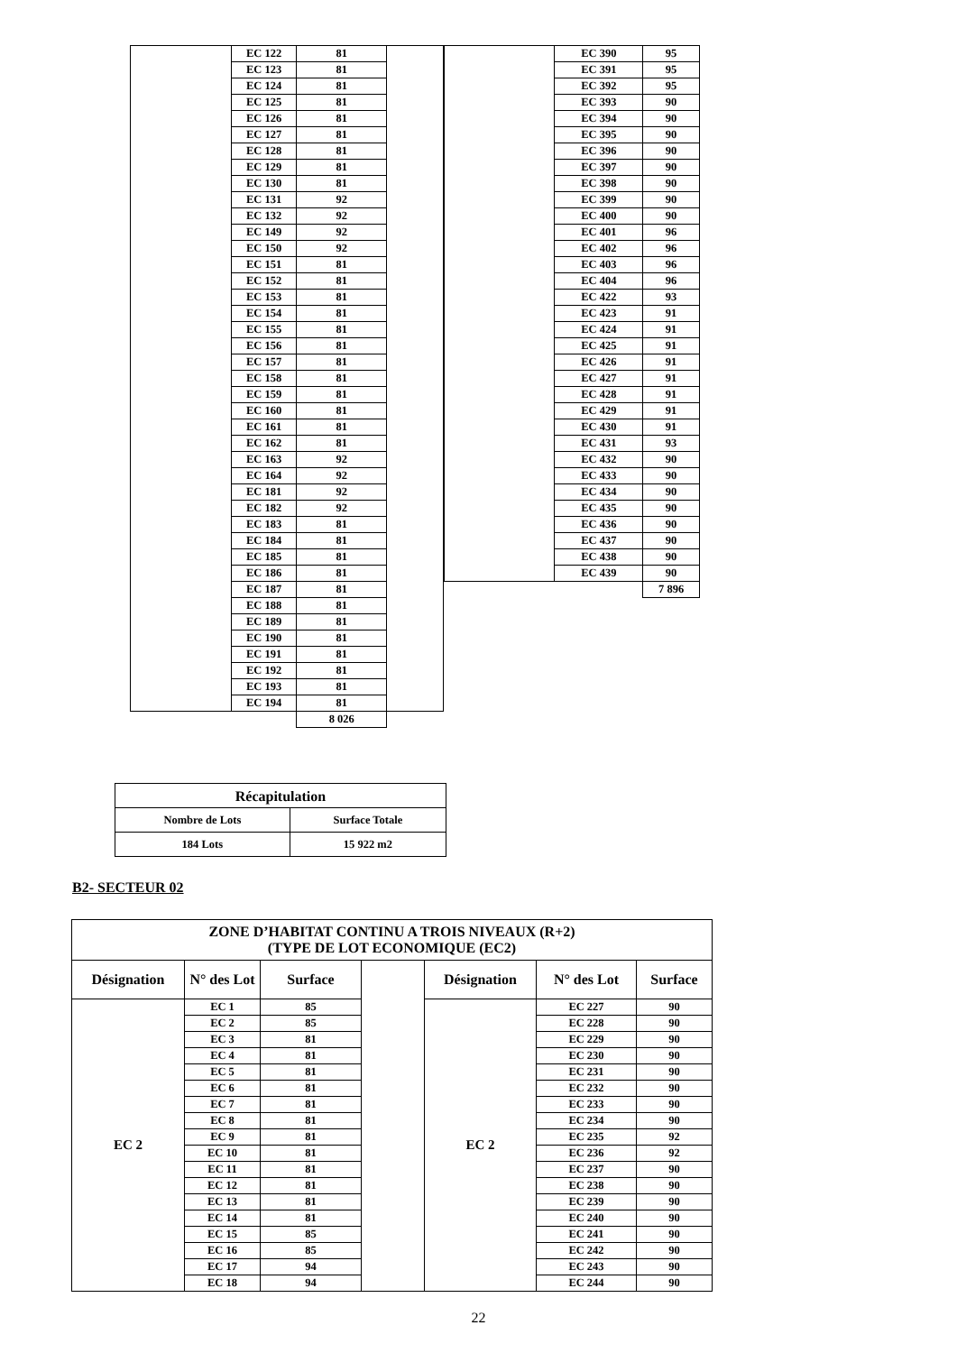| | EC 122 | 81 | |
| | EC 123 | 81 | |
| | EC 124 | 81 | |
| | EC 125 | 81 | |
| | EC 126 | 81 | |
| | EC 127 | 81 | |
| | EC 128 | 81 | |
| | EC 129 | 81 | |
| | EC 130 | 81 | |
| | EC 131 | 92 | |
| | EC 132 | 92 | |
| | EC 149 | 92 | |
| | EC 150 | 92 | |
| | EC 151 | 81 | |
| | EC 152 | 81 | |
| | EC 153 | 81 | |
| | EC 154 | 81 | |
| | EC 155 | 81 | |
| | EC 156 | 81 | |
| | EC 157 | 81 | |
| | EC 158 | 81 | |
| | EC 159 | 81 | |
| | EC 160 | 81 | |
| | EC 161 | 81 | |
| | EC 162 | 81 | |
| | EC 163 | 92 | |
| | EC 164 | 92 | |
| | EC 181 | 92 | |
| | EC 182 | 92 | |
| | EC 183 | 81 | |
| | EC 184 | 81 | |
| | EC 185 | 81 | |
| | EC 186 | 81 | |
| | EC 187 | 81 | |
| | EC 188 | 81 | |
| | EC 189 | 81 | |
| | EC 190 | 81 | |
| | EC 191 | 81 | |
| | EC 192 | 81 | |
| | EC 193 | 81 | |
| | EC 194 | 81 | |
| | | 8 026 | |
| | EC 390 | 95 |
| | EC 391 | 95 |
| | EC 392 | 95 |
| | EC 393 | 90 |
| | EC 394 | 90 |
| | EC 395 | 90 |
| | EC 396 | 90 |
| | EC 397 | 90 |
| | EC 398 | 90 |
| | EC 399 | 90 |
| | EC 400 | 90 |
| | EC 401 | 96 |
| | EC 402 | 96 |
| | EC 403 | 96 |
| | EC 404 | 96 |
| | EC 422 | 93 |
| | EC 423 | 91 |
| | EC 424 | 91 |
| | EC 425 | 91 |
| | EC 426 | 91 |
| | EC 427 | 91 |
| | EC 428 | 91 |
| | EC 429 | 91 |
| | EC 430 | 91 |
| | EC 431 | 93 |
| | EC 432 | 90 |
| | EC 433 | 90 |
| | EC 434 | 90 |
| | EC 435 | 90 |
| | EC 436 | 90 |
| | EC 437 | 90 |
| | EC 438 | 90 |
| | EC 439 | 90 |
| | | 7 896 |
| Récapitulation | |
| Nombre de Lots | Surface Totale |
| 184 Lots | 15 922 m2 |
B2- SECTEUR 02
| ZONE D’HABITAT CONTINU A TROIS NIVEAUX (R+2) (TYPE DE LOT ECONOMIQUE (EC2) | | | | | | |
| --- | --- | --- | --- | --- | --- | --- |
| Désignation | N° des Lot | Surface | | Désignation | N° des Lot | Surface |
| EC 2 | EC 1 | 85 | | EC 2 | EC 227 | 90 |
| | EC 2 | 85 | | | EC 228 | 90 |
| | EC 3 | 81 | | | EC 229 | 90 |
| | EC 4 | 81 | | | EC 230 | 90 |
| | EC 5 | 81 | | | EC 231 | 90 |
| | EC 6 | 81 | | | EC 232 | 90 |
| | EC 7 | 81 | | | EC 233 | 90 |
| | EC 8 | 81 | | | EC 234 | 90 |
| | EC 9 | 81 | | | EC 235 | 92 |
| | EC 10 | 81 | | | EC 236 | 92 |
| | EC 11 | 81 | | | EC 237 | 90 |
| | EC 12 | 81 | | | EC 238 | 90 |
| | EC 13 | 81 | | | EC 239 | 90 |
| | EC 14 | 81 | | | EC 240 | 90 |
| | EC 15 | 85 | | | EC 241 | 90 |
| | EC 16 | 85 | | | EC 242 | 90 |
| | EC 17 | 94 | | | EC 243 | 90 |
| | EC 18 | 94 | | | EC 244 | 90 |
22